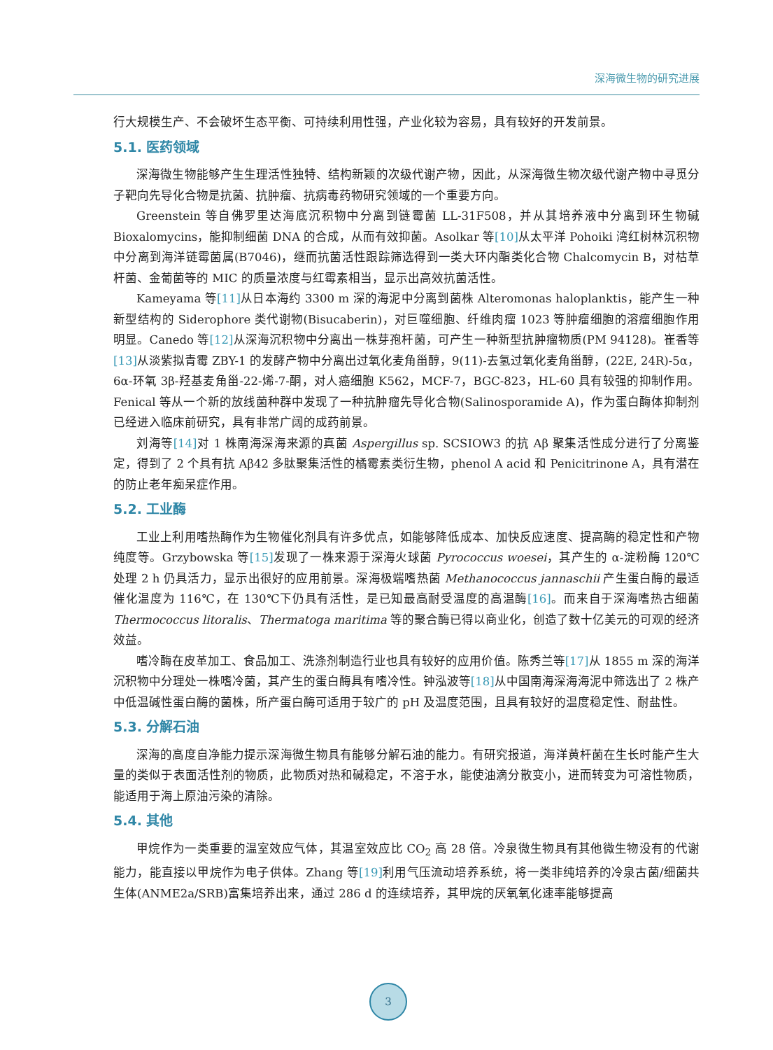深海微生物的研究进展
行大规模生产、不会破坏生态平衡、可持续利用性强，产业化较为容易，具有较好的开发前景。
5.1. 医药领域
深海微生物能够产生生理活性独特、结构新颖的次级代谢产物，因此，从深海微生物次级代谢产物中寻觅分子靶向先导化合物是抗菌、抗肿瘤、抗病毒药物研究领域的一个重要方向。
Greenstein 等自佛罗里达海底沉积物中分离到链霉菌 LL-31F508，并从其培养液中分离到环生物碱 Bioxalomycins，能抑制细菌 DNA 的合成，从而有效抑菌。Asolkar 等[10] 从太平洋 Pohoiki 湾红树林沉积物中分离到海洋链霉菌属(B7046)，继而抗菌活性跟踪筛选得到一类大环内酯类化合物 Chalcomycin B，对枯草杆菌、金葡菌等的 MIC 的质量浓度与红霉素相当，显示出高效抗菌活性。
Kameyama 等[11] 从日本海约 3300 m 深的海泥中分离到菌株 Alteromonas haloplanktis，能产生一种新型结构的 Siderophore 类代谢物(Bisucaberin)，对巨噬细胞、纤维肉瘤 1023 等肿瘤细胞的溶瘤细胞作用明显。Canedo 等[12] 从深海沉积物中分离出一株芽孢杆菌，可产生一种新型抗肿瘤物质(PM 94128)。崔香等[13] 从淡紫拟青霉 ZBY-1 的发酵产物中分离出过氧化麦角甾醇，9(11)-去氢过氧化麦角甾醇，(22E, 24R)-5α，6α-环氧 3β-羟基麦角甾-22-烯-7-酮，对人癌细胞 K562，MCF-7，BGC-823，HL-60 具有较强的抑制作用。Fenical 等从一个新的放线菌种群中发现了一种抗肿瘤先导化合物(Salinosporamide A)，作为蛋白酶体抑制剂已经进入临床前研究，具有非常广阔的成药前景。
刘海等[14] 对 1 株南海深海来源的真菌 Aspergillus sp. SCSIOW3 的抗 Aβ 聚集活性成分进行了分离鉴定，得到了 2 个具有抗 Aβ42 多肽聚集活性的橘霉素类衍生物，phenol A acid 和 Penicitrinone A，具有潜在的防止老年痴呆症作用。
5.2. 工业酶
工业上利用嗜热酶作为生物催化剂具有许多优点，如能够降低成本、加快反应速度、提高酶的稳定性和产物纯度等。Grzybowska 等[15] 发现了一株来源于深海火球菌 Pyrococcus woesei，其产生的 α-淀粉酶 120℃处理 2 h 仍具活力，显示出很好的应用前景。深海极端嗜热菌 Methanococcus jannaschii 产生蛋白酶的最适催化温度为 116℃，在 130℃下仍具有活性，是已知最高耐受温度的高温酶[16]。而来自于深海嗜热古细菌 Thermococcus litoralis、Thermatoga maritima 等的聚合酶已得以商业化，创造了数十亿美元的可观的经济效益。
嗜冷酶在皮革加工、食品加工、洗涤剂制造行业也具有较好的应用价值。陈秀兰等[17] 从 1855 m 深的海洋沉积物中分理处一株嗜冷菌，其产生的蛋白酶具有嗜冷性。钟泓波等[18] 从中国南海深海海泥中筛选出了 2 株产中低温碱性蛋白酶的菌株，所产蛋白酶可适用于较广的 pH 及温度范围，且具有较好的温度稳定性、耐盐性。
5.3. 分解石油
深海的高度自净能力提示深海微生物具有能够分解石油的能力。有研究报道，海洋黄杆菌在生长时能产生大量的类似于表面活性剂的物质，此物质对热和碱稳定，不溶于水，能使油滴分散变小，进而转变为可溶性物质，能适用于海上原油污染的清除。
5.4. 其他
甲烷作为一类重要的温室效应气体，其温室效应比 CO<sub>2</sub> 高 28 倍。冷泉微生物具有其他微生物没有的代谢能力，能直接以甲烷作为电子供体。Zhang 等[19] 利用气压流动培养系统，将一类非纯培养的冷泉古菌/细菌共生体(ANME2a/SRB)富集培养出来，通过 286 d 的连续培养，其甲烷的厌氧氧化速率能够提高
3